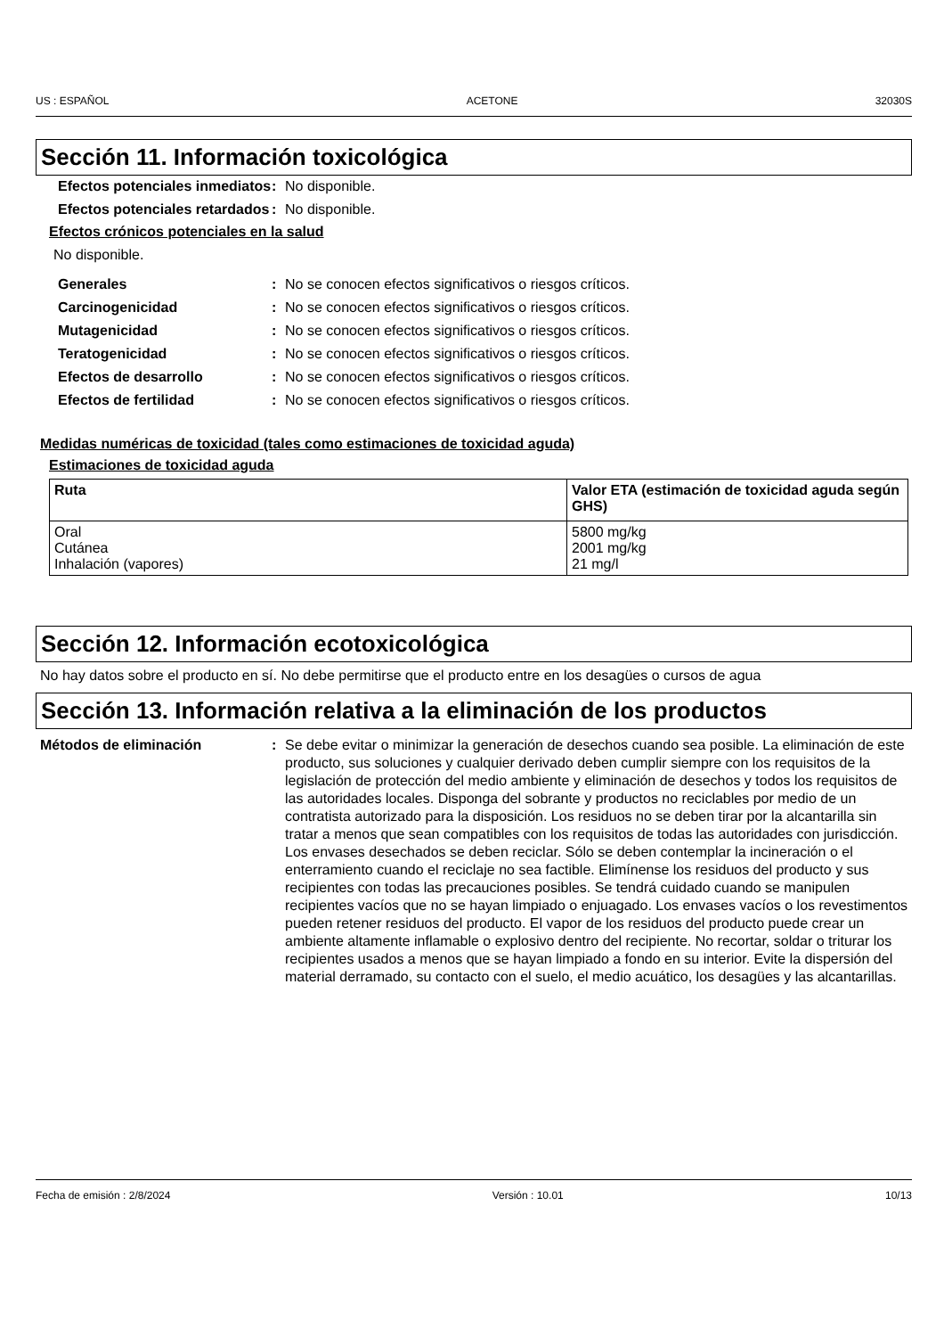US : ESPAÑOL ACETONE 32030S
Sección 11. Información toxicológica
Efectos potenciales inmediatos
: No disponible.
Efectos potenciales retardados
: No disponible.
Efectos crónicos potenciales en la salud
No disponible.
Generales : No se conocen efectos significativos o riesgos críticos.
Carcinogenicidad : No se conocen efectos significativos o riesgos críticos.
Mutagenicidad : No se conocen efectos significativos o riesgos críticos.
Teratogenicidad : No se conocen efectos significativos o riesgos críticos.
Efectos de desarrollo : No se conocen efectos significativos o riesgos críticos.
Efectos de fertilidad : No se conocen efectos significativos o riesgos críticos.
Medidas numéricas de toxicidad (tales como estimaciones de toxicidad aguda)
Estimaciones de toxicidad aguda
| Ruta | Valor ETA (estimación de toxicidad aguda según GHS) |
| --- | --- |
| Oral Cutánea Inhalación (vapores) | 5800 mg/kg 2001 mg/kg 21 mg/l |
Sección 12. Información ecotoxicológica
No hay datos sobre el producto en sí. No debe permitirse que el producto entre en los desagües o cursos de agua
Sección 13. Información relativa a la eliminación de los productos
Métodos de eliminación : Se debe evitar o minimizar la generación de desechos cuando sea posible. La eliminación de este producto, sus soluciones y cualquier derivado deben cumplir siempre con los requisitos de la legislación de protección del medio ambiente y eliminación de desechos y todos los requisitos de las autoridades locales. Disponga del sobrante y productos no reciclables por medio de un contratista autorizado para la disposición. Los residuos no se deben tirar por la alcantarilla sin tratar a menos que sean compatibles con los requisitos de todas las autoridades con jurisdicción. Los envases desechados se deben reciclar. Sólo se deben contemplar la incineración o el enterramiento cuando el reciclaje no sea factible. Elimínense los residuos del producto y sus recipientes con todas las precauciones posibles. Se tendrá cuidado cuando se manipulen recipientes vacíos que no se hayan limpiado o enjuagado. Los envases vacíos o los revestimentos pueden retener residuos del producto. El vapor de los residuos del producto puede crear un ambiente altamente inflamable o explosivo dentro del recipiente. No recortar, soldar o triturar los recipientes usados a menos que se hayan limpiado a fondo en su interior. Evite la dispersión del material derramado, su contacto con el suelo, el medio acuático, los desagües y las alcantarillas.
Fecha de emisión : 2/8/2024 Versión : 10.01 10/13